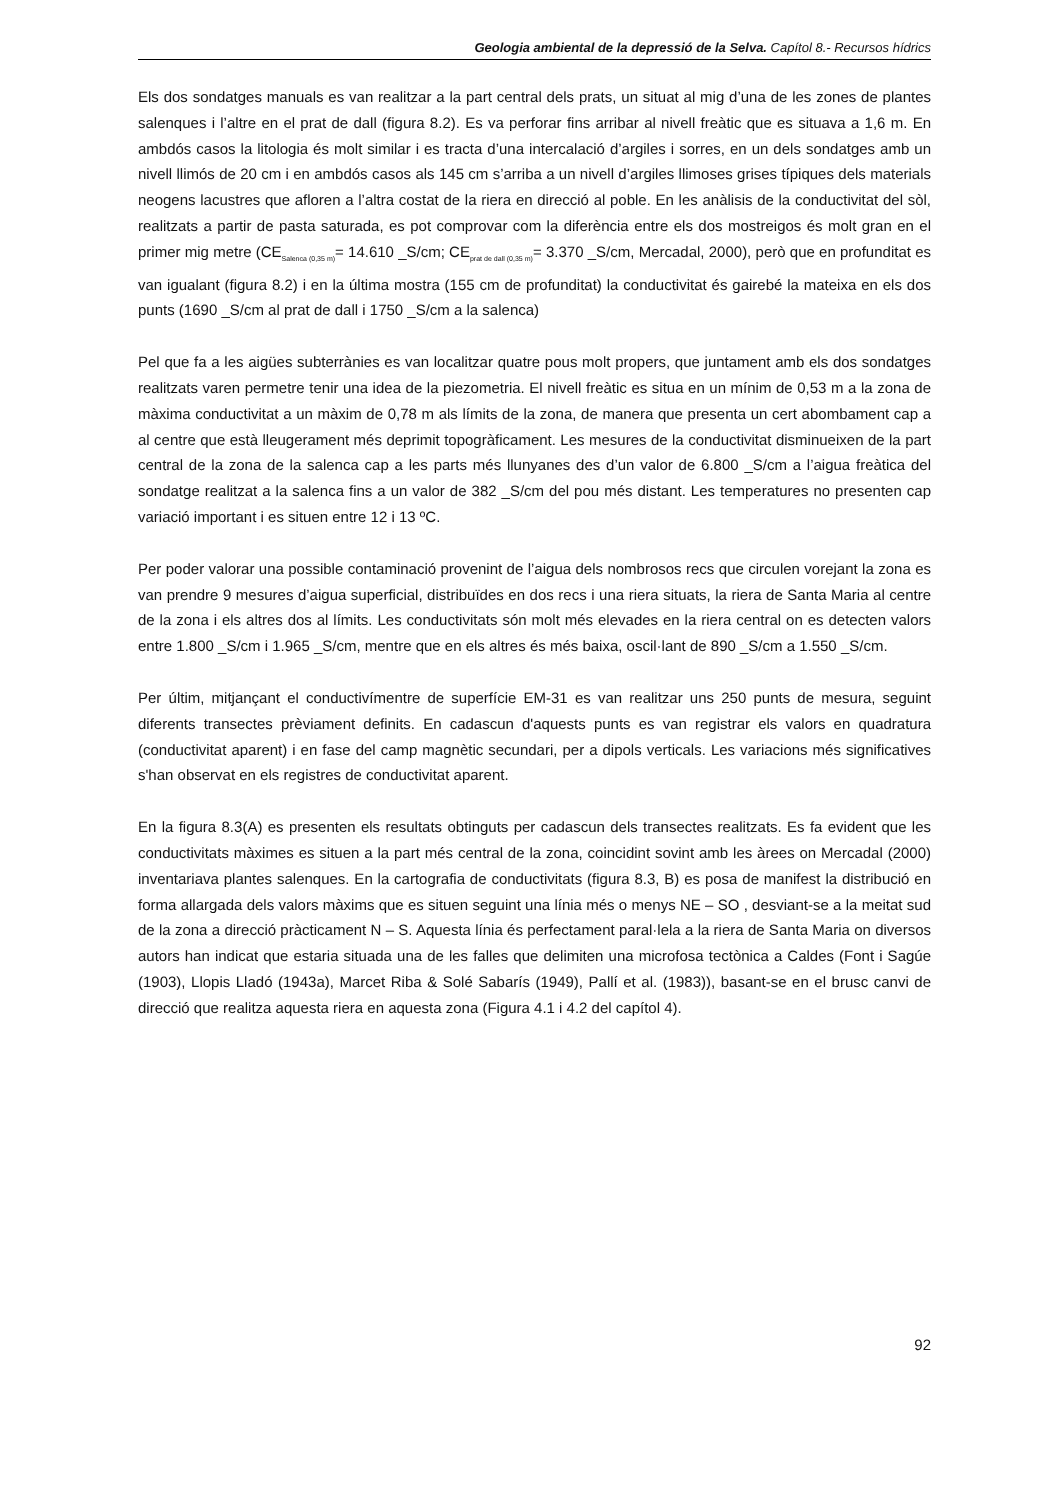Geologia ambiental de la depressió de la Selva. Capítol 8.- Recursos hídrics
Els dos sondatges manuals es van realitzar a la part central dels prats, un situat al mig d’una de les zones de plantes salenques i l’altre en el prat de dall (figura 8.2). Es va perforar fins arribar al nivell freàtic que es situava a 1,6 m. En ambdós casos la litologia és molt similar i es tracta d’una intercalació d’argiles i sorres, en un dels sondatges amb un nivell llimós de 20 cm i en ambdós casos als 145 cm s’arriba a un nivell d’argiles llimoses grises típiques dels materials neogens lacustres que afloren a l’altra costat de la riera en direcció al poble. En les anàlisis de la conductivitat del sòl, realitzats a partir de pasta saturada, es pot comprovar com la diferència entre els dos mostreigos és molt gran en el primer mig metre (CE<sub>Salenca (0,35 m)</sub>= 14.610 _S/cm; CE<sub>prat de dall (0,35 m)</sub>= 3.370 _S/cm, Mercadal, 2000), però que en profunditat es van igualant (figura 8.2) i en la última mostra (155 cm de profunditat) la conductivitat és gairebé la mateixa en els dos punts (1690 _S/cm al prat de dall i 1750 _S/cm a la salenca)
Pel que fa a les aigües subterrànies es van localitzar quatre pous molt propers, que juntament amb els dos sondatges realitzats varen permetre tenir una idea de la piezometria. El nivell freàtic es situa en un mínim de 0,53 m a la zona de màxima conductivitat a un màxim de 0,78 m als límits de la zona, de manera que presenta un cert abombament cap a al centre que està lleugerament més deprimit topogràficament. Les mesures de la conductivitat disminueixen de la part central de la zona de la salenca cap a les parts més llunyanes des d’un valor de 6.800 _S/cm a l’aigua freàtica del sondatge realitzat a la salenca fins a un valor de 382 _S/cm del pou més distant. Les temperatures no presenten cap variació important i es situen entre 12 i 13 ºC.
Per poder valorar una possible contaminació provenint de l’aigua dels nombrosos recs que circulen vorejant la zona es van prendre 9 mesures d’aigua superficial, distribuïdes en dos recs i una riera situats, la riera de Santa Maria al centre de la zona i els altres dos al límits. Les conductivitats són molt més elevades en la riera central on es detecten valors entre 1.800 _S/cm i 1.965 _S/cm, mentre que en els altres és més baixa, oscil·lant de 890 _S/cm a 1.550 _S/cm.
Per últim, mitjançant el conductivímentre de superfície EM-31 es van realitzar uns 250 punts de mesura, seguint diferents transectes prèviament definits. En cadascun d'aquests punts es van registrar els valors en quadratura (conductivitat aparent) i en fase del camp magnètic secundari, per a dipols verticals. Les variacions més significatives s'han observat en els registres de conductivitat aparent.
En la figura 8.3(A) es presenten els resultats obtinguts per cadascun dels transectes realitzats. Es fa evident que les conductivitats màximes es situen a la part més central de la zona, coincidint sovint amb les àrees on Mercadal (2000) inventariava plantes salenques. En la cartografia de conductivitats (figura 8.3, B) es posa de manifest la distribució en forma allargada dels valors màxims que es situen seguint una línia més o menys NE – SO , desviant-se a la meitat sud de la zona a direcció pràcticament N – S. Aquesta línia és perfectament paral·lela a la riera de Santa Maria on diversos autors han indicat que estaria situada una de les falles que delimiten una microfosa tectònica a Caldes (Font i Sagúe (1903), Llopis Lladó (1943a), Marcet Riba & Solé Sabarís (1949), Pallí et al. (1983)), basant-se en el brusc canvi de direcció que realitza aquesta riera en aquesta zona (Figura 4.1 i 4.2 del capítol 4).
92